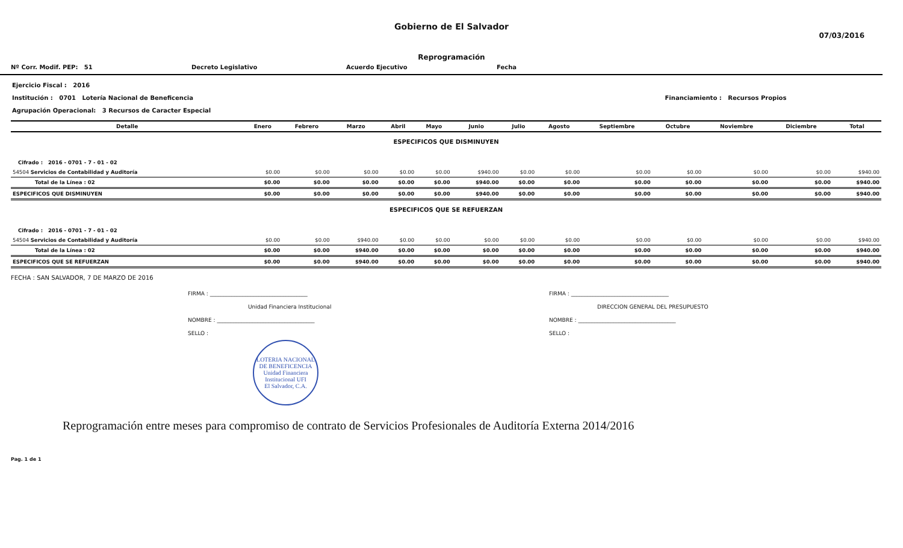Gobierno de El Salvador
07/03/2016
Reprogramación
Nº Corr. Modif. PEP: 51 Decreto Legislativo Acuerdo Ejecutivo Fecha
Ejercicio Fiscal : 2016
Institución : 0701 Lotería Nacional de Beneficencia Financiamiento : Recursos Propios
Agrupación Operacional: 3 Recursos de Caracter Especial
| Detalle | Enero | Febrero | Marzo | Abril | Mayo | Junio | Julio | Agosto | Septiembre | Octubre | Noviembre | Diciembre | Total |
| --- | --- | --- | --- | --- | --- | --- | --- | --- | --- | --- | --- | --- | --- |
| ESPECIFICOS QUE DISMINUYEN | | | | | | | | | | | | | |
| Cifrado : 2016 - 0701 - 7 - 01 - 02 | | | | | | | | | | | | | |
| 54504 Servicios de Contabilidad y Auditoría | $0.00 | $0.00 | $0.00 | $0.00 | $0.00 | $940.00 | $0.00 | $0.00 | $0.00 | $0.00 | $0.00 | $0.00 | $940.00 |
| Total de la Línea : 02 | $0.00 | $0.00 | $0.00 | $0.00 | $0.00 | $940.00 | $0.00 | $0.00 | $0.00 | $0.00 | $0.00 | $0.00 | $940.00 |
| ESPECIFICOS QUE DISMINUYEN | $0.00 | $0.00 | $0.00 | $0.00 | $0.00 | $940.00 | $0.00 | $0.00 | $0.00 | $0.00 | $0.00 | $0.00 | $940.00 |
| ESPECIFICOS QUE SE REFUERZAN | | | | | | | | | | | | | |
| Cifrado : 2016 - 0701 - 7 - 01 - 02 | | | | | | | | | | | | | |
| 54504 Servicios de Contabilidad y Auditoría | $0.00 | $0.00 | $940.00 | $0.00 | $0.00 | $0.00 | $0.00 | $0.00 | $0.00 | $0.00 | $0.00 | $0.00 | $940.00 |
| Total de la Línea : 02 | $0.00 | $0.00 | $940.00 | $0.00 | $0.00 | $0.00 | $0.00 | $0.00 | $0.00 | $0.00 | $0.00 | $0.00 | $940.00 |
| ESPECIFICOS QUE SE REFUERZAN | $0.00 | $0.00 | $940.00 | $0.00 | $0.00 | $0.00 | $0.00 | $0.00 | $0.00 | $0.00 | $0.00 | $0.00 | $940.00 |
FECHA : SAN SALVADOR, 7 DE MARZO DE 2016
FIRMA : ____________________________________
Unidad Financiera Institucional
NOMBRE : ____________________________________
SELLO :
FIRMA : ____________________________________
DIRECCION GENERAL DEL PRESUPUESTO
NOMBRE : ____________________________________
SELLO :
LOTERIA NACIONAL DE BENEFICENCIA
Unidad Financiera Institucional UFI
El Salvador, C.A.
Reprogramación entre meses para compromiso de contrato de Servicios Profesionales de Auditoría Externa 2014/2016
Pag. 1 de 1